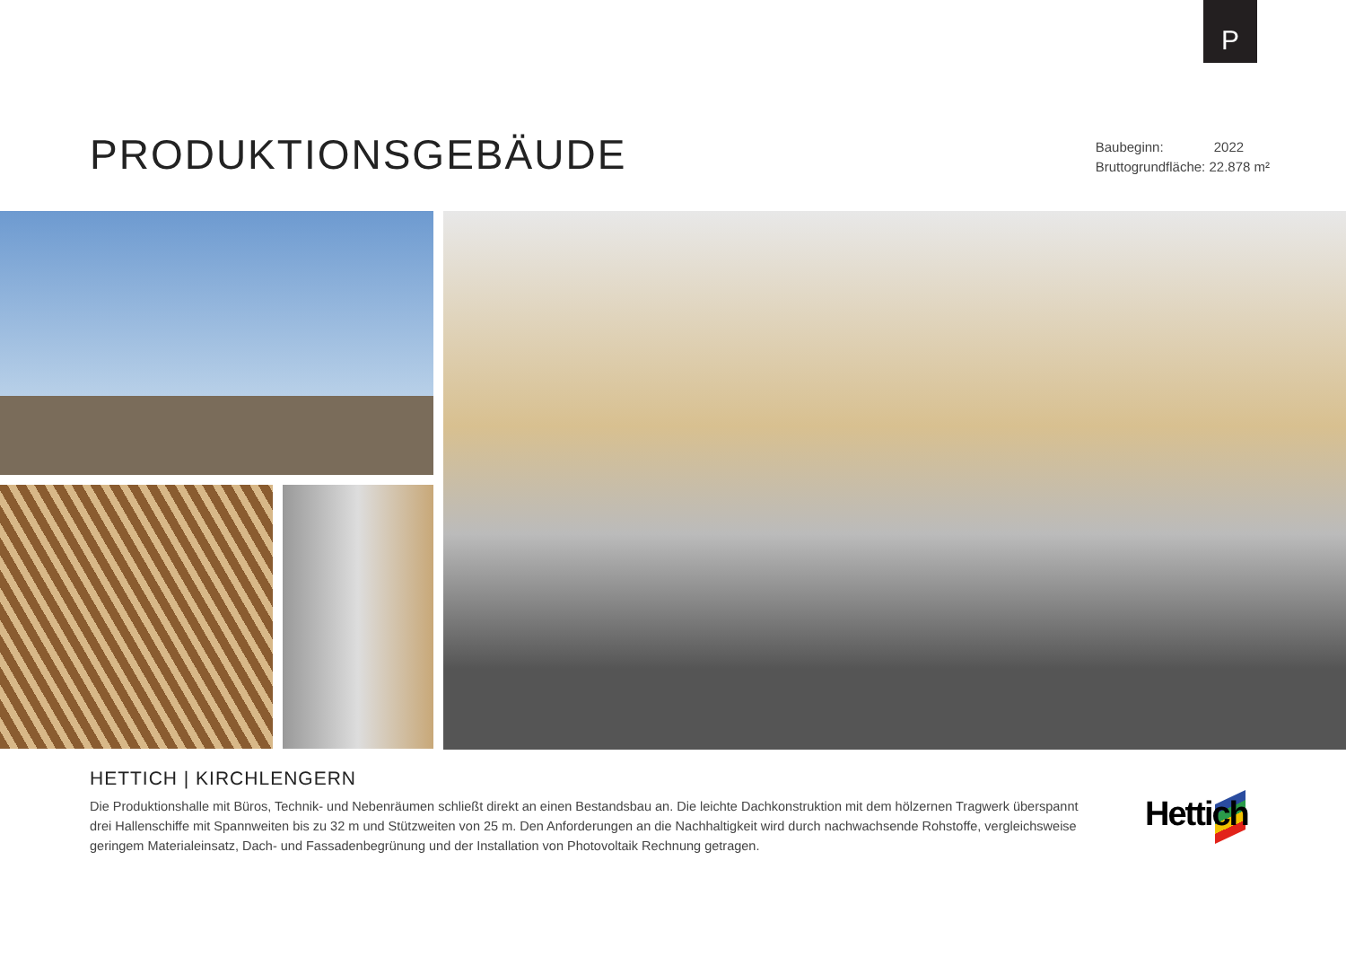P
PRODUKTIONSGEBÄUDE
Baubeginn: 2022
Bruttogrundfläche: 22.878 m²
HETTICH | KIRCHLENGERN
Die Produktionshalle mit Büros, Technik- und Nebenräumen schließt direkt an einen Bestandsbau an. Die leichte Dachkonstruktion mit dem hölzernen Tragwerk überspannt drei Hallenschiffe mit Spannweiten bis zu 32 m und Stützweiten von 25 m. Den Anforderungen an die Nachhaltigkeit wird durch nachwachsende Roh­stoffe, vergleichsweise geringem Materialeinsatz, Dach- und Fassadenbegrünung und der Installation von Photovoltaik Rechnung getragen.
Hettich